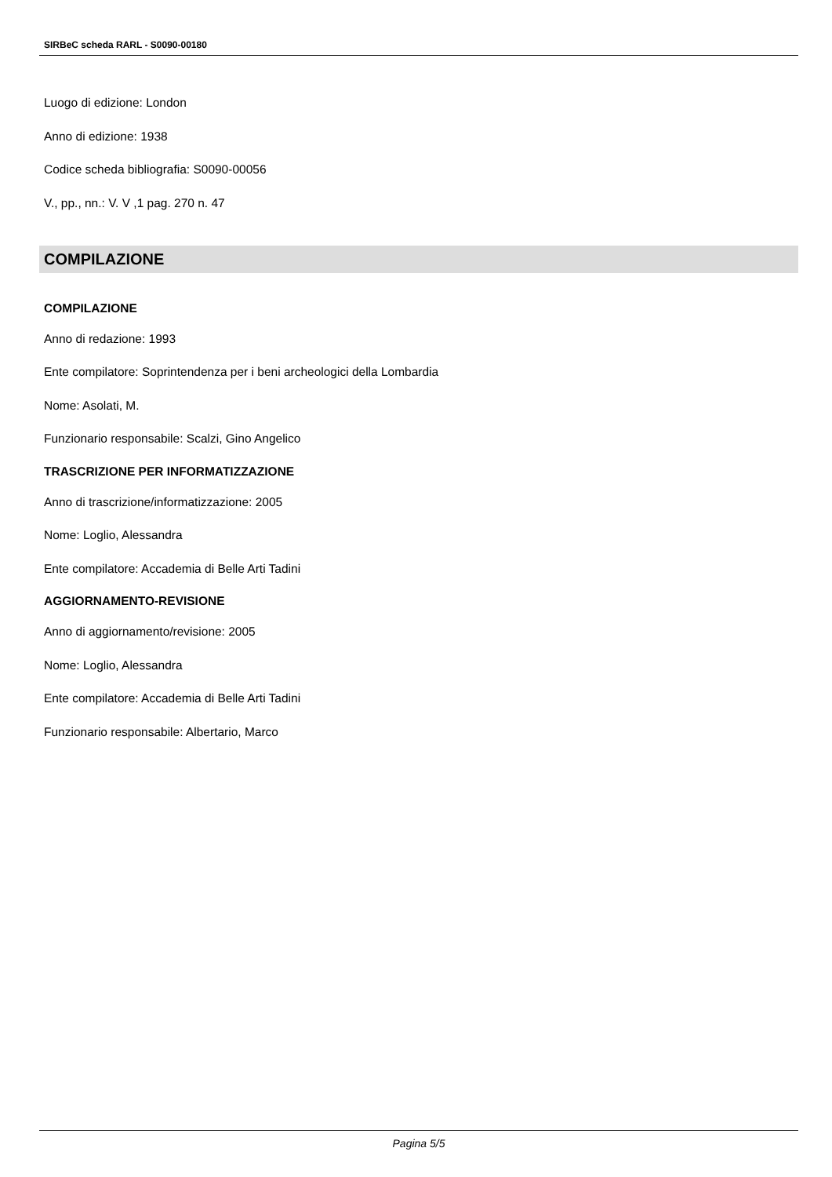SIRBeC scheda RARL - S0090-00180
Luogo di edizione: London
Anno di edizione: 1938
Codice scheda bibliografia: S0090-00056
V., pp., nn.: V. V ,1 pag. 270 n. 47
COMPILAZIONE
COMPILAZIONE
Anno di redazione: 1993
Ente compilatore: Soprintendenza per i beni archeologici della Lombardia
Nome: Asolati, M.
Funzionario responsabile: Scalzi, Gino Angelico
TRASCRIZIONE PER INFORMATIZZAZIONE
Anno di trascrizione/informatizzazione: 2005
Nome: Loglio, Alessandra
Ente compilatore: Accademia di Belle Arti Tadini
AGGIORNAMENTO-REVISIONE
Anno di aggiornamento/revisione: 2005
Nome: Loglio, Alessandra
Ente compilatore: Accademia di Belle Arti Tadini
Funzionario responsabile: Albertario, Marco
Pagina 5/5